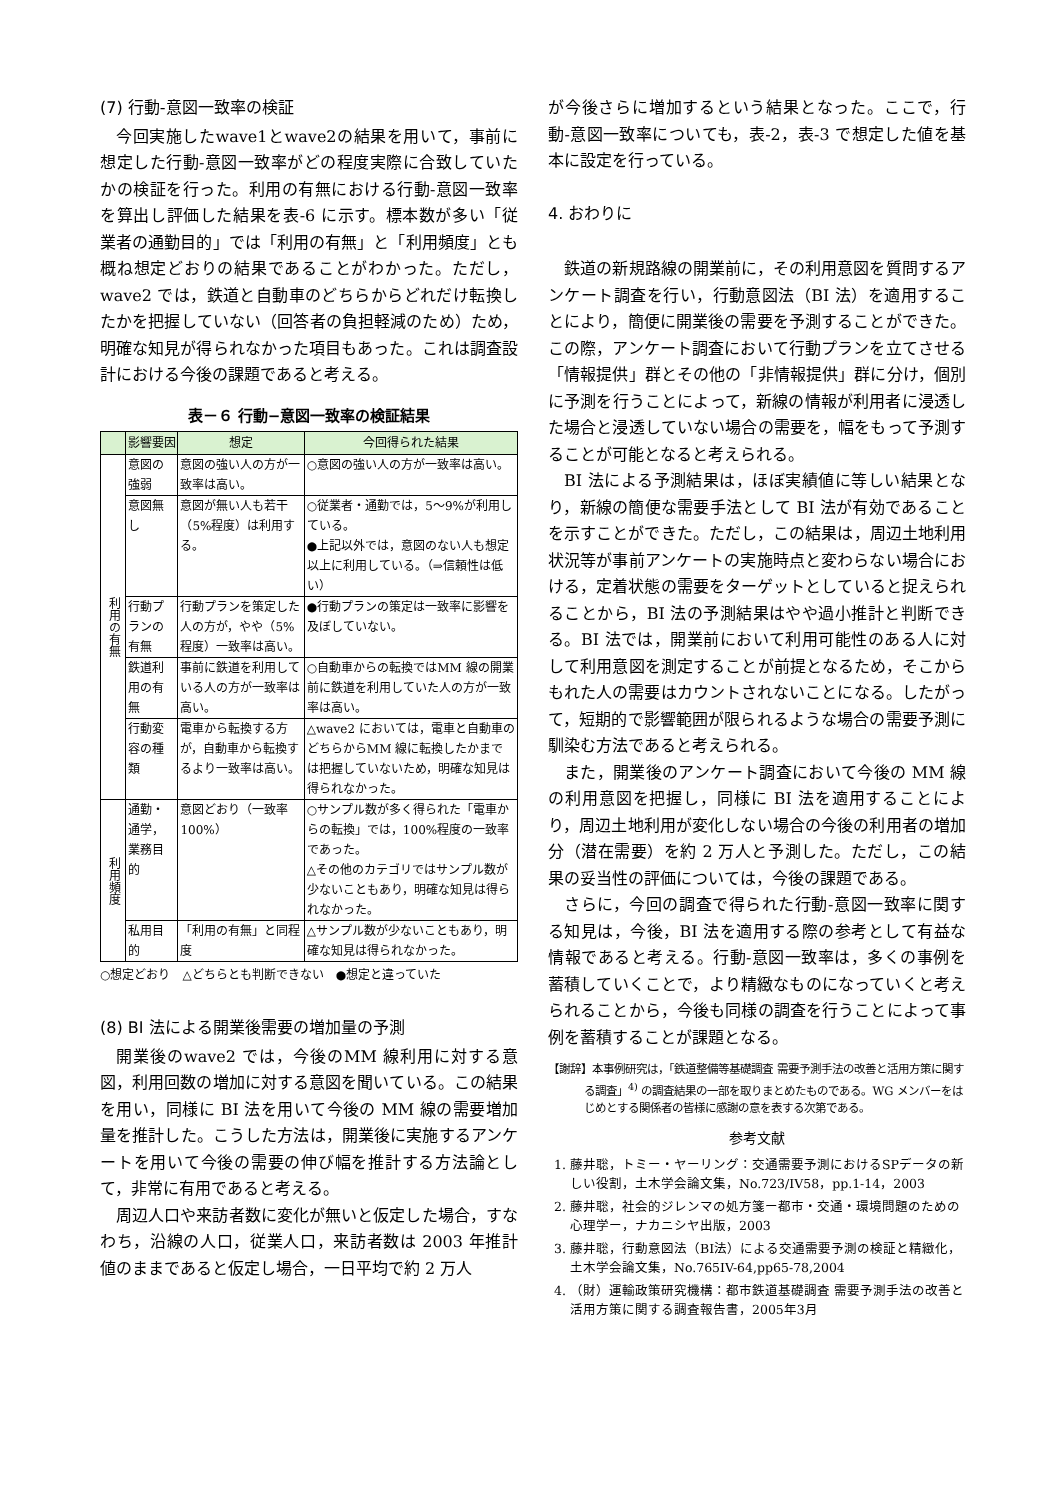(7) 行動-意図一致率の検証
今回実施したwave1とwave2の結果を用いて，事前に想定した行動-意図一致率がどの程度実際に合致していたかの検証を行った。利用の有無における行動-意図一致率を算出し評価した結果を表-6 に示す。標本数が多い「従業者の通勤目的」では「利用の有無」と「利用頻度」とも概ね想定どおりの結果であることがわかった。ただし，wave2 では，鉄道と自動車のどちらからどれだけ転換したかを把握していない（回答者の負担軽減のため）ため，明確な知見が得られなかった項目もあった。これは調査設計における今後の課題であると考える。
表－６ 行動−意図一致率の検証結果
| | 影響要因 | 想定 | 今回得られた結果 |
| --- | --- | --- | --- |
| 利用の有無 | 意図の強弱 | 意図の強い人の方が一致率は高い。 | ○意図の強い人の方が一致率は高い。 |
| | 意図無し | 意図が無い人も若干（5%程度）は利用する。 | ○従業者・通勤では，5～9%が利用している。 ●上記以外では，意図のない人も想定以上に利用している。（⇒信頼性は低い） |
| | 行動プランの有無 | 行動プランを策定した人の方が，やや（5%程度）一致率は高い。 | ●行動プランの策定は一致率に影響を及ぼしていない。 |
| | 鉄道利用の有無 | 事前に鉄道を利用している人の方が一致率は高い。 | ○自動車からの転換ではMM 線の開業前に鉄道を利用していた人の方が一致率は高い。 |
| | 行動変容の種類 | 電車から転換する方が，自動車から転換するより一致率は高い。 | △wave2 においては，電車と自動車のどちらからMM 線に転換したかまでは把握していないため，明確な知見は得られなかった。 |
| 利用頻度 | 通勤・通学，業務目的 | 意図どおり（一致率100%） | ○サンプル数が多く得られた「電車からの転換」では，100%程度の一致率であった。 △その他のカテゴリではサンプル数が少ないこともあり，明確な知見は得られなかった。 |
| | 私用目的 | 「利用の有無」と同程度 | △サンプル数が少ないこともあり，明確な知見は得られなかった。 |
○想定どおり　△どちらとも判断できない　●想定と違っていた
(8) BI 法による開業後需要の増加量の予測
開業後のwave2 では，今後のMM 線利用に対する意図，利用回数の増加に対する意図を聞いている。この結果を用い，同様に BI 法を用いて今後の MM 線の需要増加量を推計した。こうした方法は，開業後に実施するアンケートを用いて今後の需要の伸び幅を推計する方法論として，非常に有用であると考える。
周辺人口や来訪者数に変化が無いと仮定した場合，すなわち，沿線の人口，従業人口，来訪者数は 2003 年推計値のままであると仮定し場合，一日平均で約 2 万人
が今後さらに増加するという結果となった。ここで，行動-意図一致率についても，表-2，表-3 で想定した値を基本に設定を行っている。
4. おわりに
鉄道の新規路線の開業前に，その利用意図を質問するアンケート調査を行い，行動意図法（BI 法）を適用することにより，簡便に開業後の需要を予測することができた。この際，アンケート調査において行動プランを立てさせる「情報提供」群とその他の「非情報提供」群に分け，個別に予測を行うことによって，新線の情報が利用者に浸透した場合と浸透していない場合の需要を，幅をもって予測することが可能となると考えられる。
BI 法による予測結果は，ほぼ実績値に等しい結果となり，新線の簡便な需要手法として BI 法が有効であることを示すことができた。ただし，この結果は，周辺土地利用状況等が事前アンケートの実施時点と変わらない場合における，定着状態の需要をターゲットとしていると捉えられることから，BI 法の予測結果はやや過小推計と判断できる。BI 法では，開業前において利用可能性のある人に対して利用意図を測定することが前提となるため，そこからもれた人の需要はカウントされないことになる。したがって，短期的で影響範囲が限られるような場合の需要予測に馴染む方法であると考えられる。
また，開業後のアンケート調査において今後の MM 線の利用意図を把握し，同様に BI 法を適用することにより，周辺土地利用が変化しない場合の今後の利用者の増加分（潜在需要）を約 2 万人と予測した。ただし，この結果の妥当性の評価については，今後の課題である。
さらに，今回の調査で得られた行動-意図一致率に関する知見は，今後，BI 法を適用する際の参考として有益な情報であると考える。行動-意図一致率は，多くの事例を蓄積していくことで，より精緻なものになっていくと考えられることから，今後も同様の調査を行うことによって事例を蓄積することが課題となる。
【謝辞】本事例研究は，「鉄道整備等基礎調査 需要予測手法の改善と活用方策に関する調査」<sup>4)</sup> の調査結果の一部を取りまとめたものである。WG メンバーをはじめとする関係者の皆様に感謝の意を表する次第である。
参考文献
1. 藤井聡，トミー・ヤーリング：交通需要予測におけるSPデータの新しい役割，土木学会論文集，No.723/IV58，pp.1-14，2003
2. 藤井聡，社会的ジレンマの処方箋ー都市・交通・環境問題のための心理学ー，ナカニシヤ出版，2003
3. 藤井聡，行動意図法（BI法）による交通需要予測の検証と精緻化，土木学会論文集，No.765IV-64,pp65-78,2004
4. （財）運輸政策研究機構：都市鉄道基礎調査 需要予測手法の改善と活用方策に関する調査報告書，2005年3月